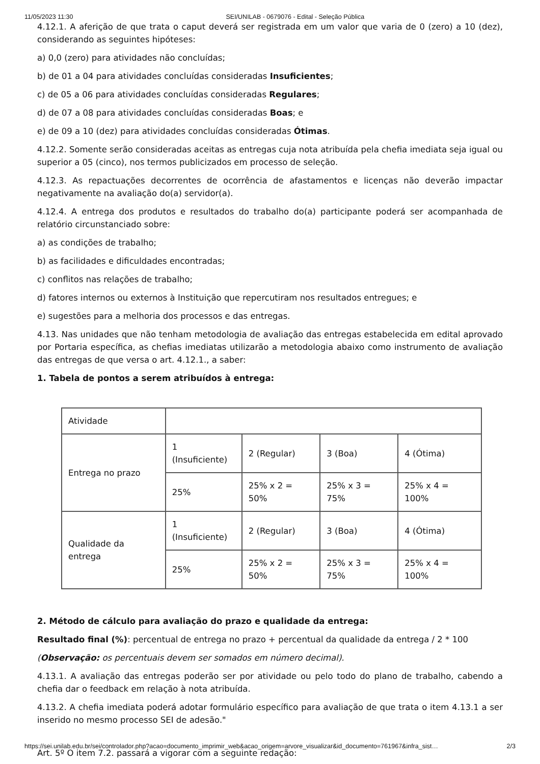11/05/2023 11:30 SEI/UNILAB - 0679076 - Edital - Seleção Pública
4.12.1. A aferição de que trata o caput deverá ser registrada em um valor que varia de 0 (zero) a 10 (dez), considerando as seguintes hipóteses:
a) 0,0 (zero) para atividades não concluídas;
b) de 01 a 04 para atividades concluídas consideradas Insuficientes;
c) de 05 a 06 para atividades concluídas consideradas Regulares;
d) de 07 a 08 para atividades concluídas consideradas Boas; e
e) de 09 a 10 (dez) para atividades concluídas consideradas Ótimas.
4.12.2. Somente serão consideradas aceitas as entregas cuja nota atribuída pela chefia imediata seja igual ou superior a 05 (cinco), nos termos publicizados em processo de seleção.
4.12.3. As repactuações decorrentes de ocorrência de afastamentos e licenças não deverão impactar negativamente na avaliação do(a) servidor(a).
4.12.4. A entrega dos produtos e resultados do trabalho do(a) participante poderá ser acompanhada de relatório circunstanciado sobre:
a) as condições de trabalho;
b) as facilidades e dificuldades encontradas;
c) conflitos nas relações de trabalho;
d) fatores internos ou externos à Instituição que repercutiram nos resultados entregues; e
e) sugestões para a melhoria dos processos e das entregas.
4.13. Nas unidades que não tenham metodologia de avaliação das entregas estabelecida em edital aprovado por Portaria específica, as chefias imediatas utilizarão a metodologia abaixo como instrumento de avaliação das entregas de que versa o art. 4.12.1., a saber:
1. Tabela de pontos a serem atribuídos à entrega:
| Atividade | | | | |
| Entrega no prazo | 1 (Insuficiente) | 2 (Regular) | 3 (Boa) | 4 (Ótima) |
| | 25% | 25% x 2 = 50% | 25% x 3 = 75% | 25% x 4 = 100% |
| Qualidade da entrega | 1 (Insuficiente) | 2 (Regular) | 3 (Boa) | 4 (Ótima) |
| | 25% | 25% x 2 = 50% | 25% x 3 = 75% | 25% x 4 = 100% |
2. Método de cálculo para avaliação do prazo e qualidade da entrega:
Resultado final (%): percentual de entrega no prazo + percentual da qualidade da entrega / 2 * 100
(Observação: os percentuais devem ser somados em número decimal).
4.13.1. A avaliação das entregas poderão ser por atividade ou pelo todo do plano de trabalho, cabendo a chefia dar o feedback em relação à nota atribuída.
4.13.2. A chefia imediata poderá adotar formulário específico para avaliação de que trata o item 4.13.1 a ser inserido no mesmo processo SEI de adesão."
Art. 5º O item 7.2. passará a vigorar com a seguinte redação:
https://sei.unilab.edu.br/sei/controlador.php?acao=documento_imprimir_web&acao_origem=arvore_visualizar&id_documento=761967&infra_sist… 2/3